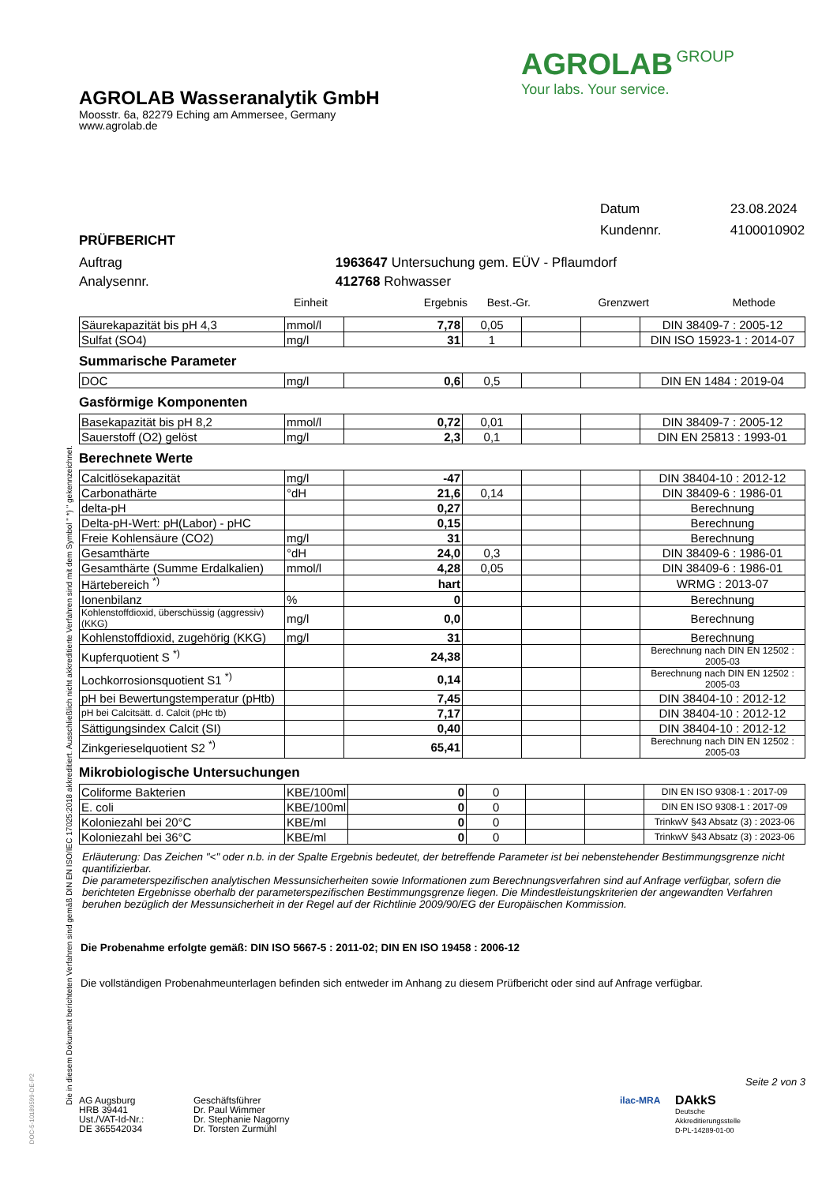AGROLAB Wasseranalytik GmbH
Moosstr. 6a, 82279 Eching am Ammersee, Germany
www.agrolab.de
AGROLAB GROUP
Your labs. Your service.
Datum 23.08.2024
Kundennr. 4100010902
PRÜFBERICHT
Auftrag 1963647 Untersuchung gem. EÜV - Pflaumdorf
Analysennr. 412768 Rohwasser
Einheit Ergebnis Best.-Gr. Grenzwert Methode
| Säurekapazität bis pH 4,3 | mmol/l | 7,78 | 0,05 | | | DIN 38409-7 : 2005-12 |
| Sulfat (SO4) | mg/l | 31 | 1 | | | DIN ISO 15923-1 : 2014-07 |
Summarische Parameter
| DOC | mg/l | 0,6 | 0,5 | | | DIN EN 1484 : 2019-04 |
Gasförmige Komponenten
| Basekapazität bis pH 8,2 | mmol/l | 0,72 | 0,01 | | | DIN 38409-7 : 2005-12 |
| Sauerstoff (O2) gelöst | mg/l | 2,3 | 0,1 | | | DIN EN 25813 : 1993-01 |
Berechnete Werte
| Calcitlösekapazität | mg/l | -47 | | | | DIN 38404-10 : 2012-12 |
| Carbonathärte | °dH | 21,6 | 0,14 | | | DIN 38409-6 : 1986-01 |
| delta-pH | | 0,27 | | | | Berechnung |
| Delta-pH-Wert: pH(Labor) - pHC | | 0,15 | | | | Berechnung |
| Freie Kohlensäure (CO2) | mg/l | 31 | | | | Berechnung |
| Gesamthärte | °dH | 24,0 | 0,3 | | | DIN 38409-6 : 1986-01 |
| Gesamthärte (Summe Erdalkalien) | mmol/l | 4,28 | 0,05 | | | DIN 38409-6 : 1986-01 |
| Härtebereich <sup>*)</sup> | | hart | | | | WRMG : 2013-07 |
| Ionenbilanz | % | 0 | | | | Berechnung |
| Kohlenstoffdioxid, überschüssig (aggressiv) (KKG) | mg/l | 0,0 | | | | Berechnung |
| Kohlenstoffdioxid, zugehörig (KKG) | mg/l | 31 | | | | Berechnung |
| Kupferquotient S <sup>*)</sup> | | 24,38 | | | | Berechnung nach DIN EN 12502 : 2005-03 |
| Lochkorrosionsquotient S1 <sup>*)</sup> | | 0,14 | | | | Berechnung nach DIN EN 12502 : 2005-03 |
| pH bei Bewertungstemperatur (pHtb) | | 7,45 | | | | DIN 38404-10 : 2012-12 |
| pH bei Calcitsätt. d. Calcit (pHc tb) | | 7,17 | | | | DIN 38404-10 : 2012-12 |
| Sättigungsindex Calcit (SI) | | 0,40 | | | | DIN 38404-10 : 2012-12 |
| Zinkgerieselquotient S2 <sup>*)</sup> | | 65,41 | | | | Berechnung nach DIN EN 12502 : 2005-03 |
Mikrobiologische Untersuchungen
| Coliforme Bakterien | KBE/100ml | 0 | 0 | | | DIN EN ISO 9308-1 : 2017-09 |
| E. coli | KBE/100ml | 0 | 0 | | | DIN EN ISO 9308-1 : 2017-09 |
| Koloniezahl bei 20°C | KBE/ml | 0 | 0 | | | TrinkwV §43 Absatz (3) : 2023-06 |
| Koloniezahl bei 36°C | KBE/ml | 0 | 0 | | | TrinkwV §43 Absatz (3) : 2023-06 |
Erläuterung: Das Zeichen "<" oder n.b. in der Spalte Ergebnis bedeutet, der betreffende Parameter ist bei nebenstehender Bestimmungsgrenze nicht quantifizierbar.
Die parameterspezifischen analytischen Messunsicherheiten sowie Informationen zum Berechnungsverfahren sind auf Anfrage verfügbar, sofern die berichteten Ergebnisse oberhalb der parameterspezifischen Bestimmungsgrenze liegen. Die Mindestleistungskriterien der angewandten Verfahren beruhen bezüglich der Messunsicherheit in der Regel auf der Richtlinie 2009/90/EG der Europäischen Kommission.
Die Probenahme erfolgte gemäß: DIN ISO 5667-5 : 2011-02; DIN EN ISO 19458 : 2006-12
Die vollständigen Probenahmeunterlagen befinden sich entweder im Anhang zu diesem Prüfbericht oder sind auf Anfrage verfügbar.
Seite 2 von 3
AG Augsburg
HRB 39441
Ust./VAT-Id-Nr.:
DE 365542034
Geschäftsführer
Dr. Paul Wimmer
Dr. Stephanie Nagorny
Dr. Torsten Zurmühl
ilac-MRA
DAkkS
Deutsche
Akkreditierungsstelle
D-PL-14289-01-00
Die in diesem Dokument berichteten Verfahren sind gemäß DIN EN ISO/IEC 17025:2018 akkreditiert. Ausschließlich nicht akkreditierte Verfahren sind mit dem Symbol " *) " gekennzeichnet.
DOC-5-10189599-DE-P2